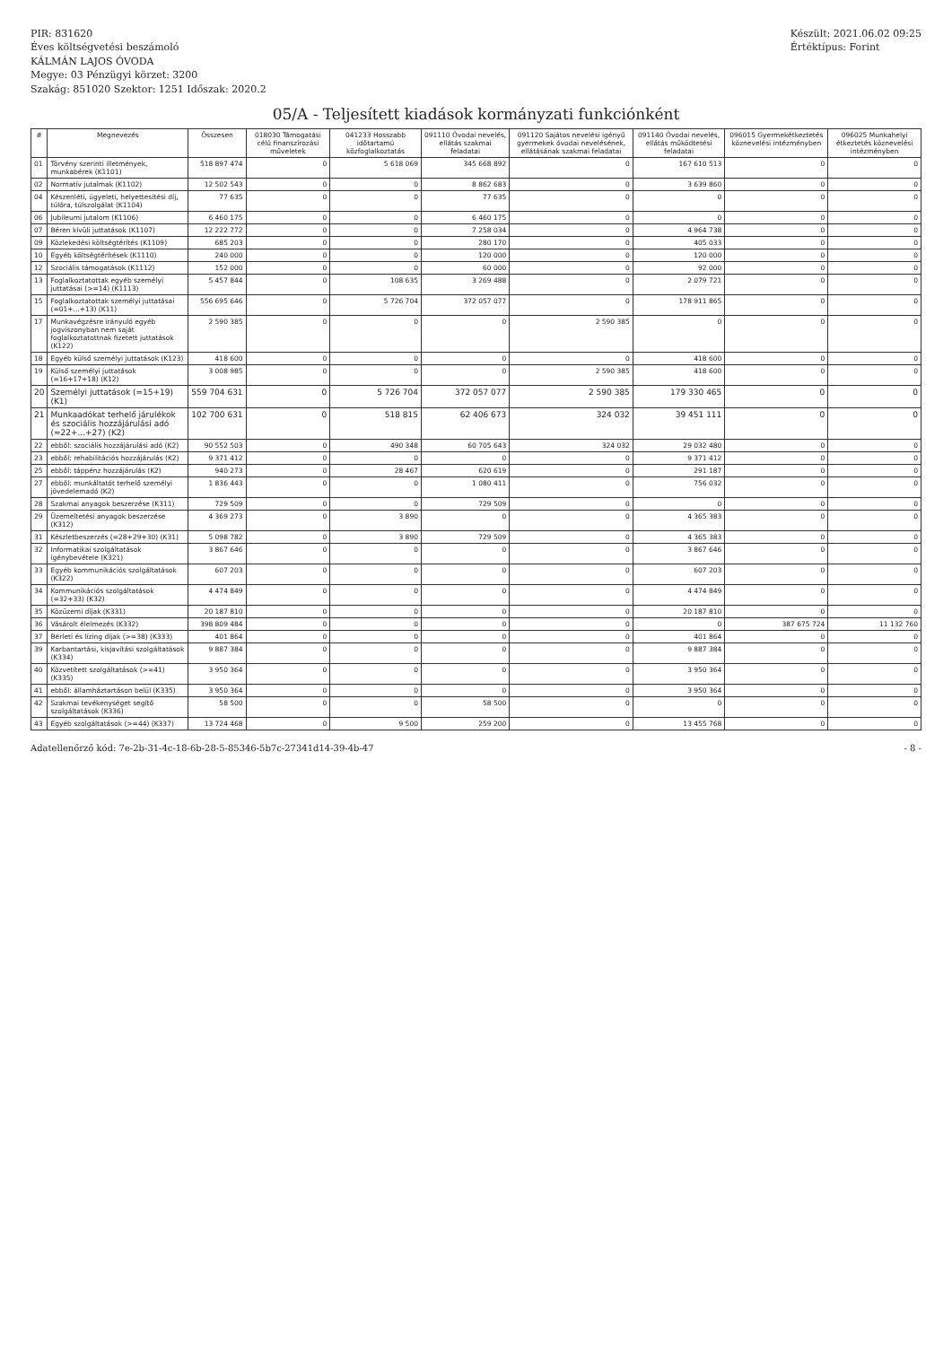PIR: 831620
Éves költségvetési beszámoló
KÁLMÁN LAJOS ÓVODA
Megye: 03 Pénzügyi körzet: 3200
Szakág: 851020 Szektor: 1251 Időszak: 2020.2
Készült: 2021.06.02 09:25
Értéktípus: Forint
05/A - Teljesített kiadások kormányzati funkciónként
| # | Megnevezés | Összesen | 018030 Támogatási célú finanszírozási műveletek | 041233 Hosszabb időtartamú közfoglalkoztatás | 091110 Óvodai nevelés, ellátás szakmai feladatai | 091120 Sajátos nevelési igényű gyermekek óvodai nevelésének, ellátásának szakmai feladatai | 091140 Óvodai nevelés, ellátás működtetési feladatai | 096015 Gyermekétkeztetés köznevelési intézményben | 096025 Munkahelyi étkeztetés köznevelési intézményben |
| --- | --- | --- | --- | --- | --- | --- | --- | --- | --- |
| 01 | Törvény szerinti illetmények, munkabérek (K1101) | 518 897 474 | 0 | 5 618 069 | 345 668 892 | 0 | 167 610 513 | 0 | 0 |
| 02 | Normatív jutalmak (K1102) | 12 502 543 | 0 | 0 | 8 862 683 | 0 | 3 639 860 | 0 | 0 |
| 04 | Készenléti, ügyeleti, helyettesítési díj, túlóra, túlszolgálat (K1104) | 77 635 | 0 | 0 | 77 635 | 0 | 0 | 0 | 0 |
| 06 | Jubileumi jutalom (K1106) | 6 460 175 | 0 | 0 | 6 460 175 | 0 | 0 | 0 | 0 |
| 07 | Béren kívüli juttatások (K1107) | 12 222 772 | 0 | 0 | 7 258 034 | 0 | 4 964 738 | 0 | 0 |
| 09 | Közlekedési költségtérítés (K1109) | 685 203 | 0 | 0 | 280 170 | 0 | 405 033 | 0 | 0 |
| 10 | Egyéb költségtérítések (K1110) | 240 000 | 0 | 0 | 120 000 | 0 | 120 000 | 0 | 0 |
| 12 | Szociális támogatások (K1112) | 152 000 | 0 | 0 | 60 000 | 0 | 92 000 | 0 | 0 |
| 13 | Foglalkoztatottak egyéb személyi juttatásai (>=14) (K1113) | 5 457 844 | 0 | 108 635 | 3 269 488 | 0 | 2 079 721 | 0 | 0 |
| 15 | Foglalkoztatottak személyi juttatásai (=01+...+13) (K11) | 556 695 646 | 0 | 5 726 704 | 372 057 077 | 0 | 178 911 865 | 0 | 0 |
| 17 | Munkavégzésre irányuló egyéb jogviszonyban nem saját foglalkoztatottnak fizetett juttatások (K122) | 2 590 385 | 0 | 0 | 0 | 2 590 385 | 0 | 0 | 0 |
| 18 | Egyéb külső személyi juttatások (K123) | 418 600 | 0 | 0 | 0 | 0 | 418 600 | 0 | 0 |
| 19 | Külső személyi juttatások (=16+17+18) (K12) | 3 008 985 | 0 | 0 | 0 | 2 590 385 | 418 600 | 0 | 0 |
| 20 | Személyi juttatások (=15+19) (K1) | 559 704 631 | 0 | 5 726 704 | 372 057 077 | 2 590 385 | 179 330 465 | 0 | 0 |
| 21 | Munkaadókat terhelő járulékok és szociális hozzájárulási adó (=22+...+27) (K2) | 102 700 631 | 0 | 518 815 | 62 406 673 | 324 032 | 39 451 111 | 0 | 0 |
| 22 | ebből: szociális hozzájárulási adó (K2) | 90 552 503 | 0 | 490 348 | 60 705 643 | 324 032 | 29 032 480 | 0 | 0 |
| 23 | ebből: rehabilitációs hozzájárulás (K2) | 9 371 412 | 0 | 0 | 0 | 0 | 9 371 412 | 0 | 0 |
| 25 | ebből: táppénz hozzájárulás (K2) | 940 273 | 0 | 28 467 | 620 619 | 0 | 291 187 | 0 | 0 |
| 27 | ebből: munkáltatót terhelő személyi jövedelemadó (K2) | 1 836 443 | 0 | 0 | 1 080 411 | 0 | 756 032 | 0 | 0 |
| 28 | Szakmai anyagok beszerzése (K311) | 729 509 | 0 | 0 | 729 509 | 0 | 0 | 0 | 0 |
| 29 | Üzemeltetési anyagok beszerzése (K312) | 4 369 273 | 0 | 3 890 | 0 | 0 | 4 365 383 | 0 | 0 |
| 31 | Készletbeszerzés (=28+29+30) (K31) | 5 098 782 | 0 | 3 890 | 729 509 | 0 | 4 365 383 | 0 | 0 |
| 32 | Informatikai szolgáltatások igénybevétele (K321) | 3 867 646 | 0 | 0 | 0 | 0 | 3 867 646 | 0 | 0 |
| 33 | Egyéb kommunikációs szolgáltatások (K322) | 607 203 | 0 | 0 | 0 | 0 | 607 203 | 0 | 0 |
| 34 | Kommunikációs szolgáltatások (=32+33) (K32) | 4 474 849 | 0 | 0 | 0 | 0 | 4 474 849 | 0 | 0 |
| 35 | Közüzemi díjak (K331) | 20 187 810 | 0 | 0 | 0 | 0 | 20 187 810 | 0 | 0 |
| 36 | Vásárolt élelmezés (K332) | 398 809 484 | 0 | 0 | 0 | 0 | 0 | 387 675 724 | 11 132 760 |
| 37 | Bérleti és lízing díjak (>=38) (K333) | 401 864 | 0 | 0 | 0 | 0 | 401 864 | 0 | 0 |
| 39 | Karbantartási, kisjavítási szolgáltatások (K334) | 9 887 384 | 0 | 0 | 0 | 0 | 9 887 384 | 0 | 0 |
| 40 | Közvetített szolgáltatások (>=41) (K335) | 3 950 364 | 0 | 0 | 0 | 0 | 3 950 364 | 0 | 0 |
| 41 | ebből: államháztartáson belül (K335) | 3 950 364 | 0 | 0 | 0 | 0 | 3 950 364 | 0 | 0 |
| 42 | Szakmai tevékenységet segítő szolgáltatások (K336) | 58 500 | 0 | 0 | 58 500 | 0 | 0 | 0 | 0 |
| 43 | Egyéb szolgáltatások (>=44) (K337) | 13 724 468 | 0 | 9 500 | 259 200 | 0 | 13 455 768 | 0 | 0 |
Adatellenőrző kód: 7e-2b-31-4c-18-6b-28-5-85346-5b7c-27341d14-39-4b-47 - 8 -